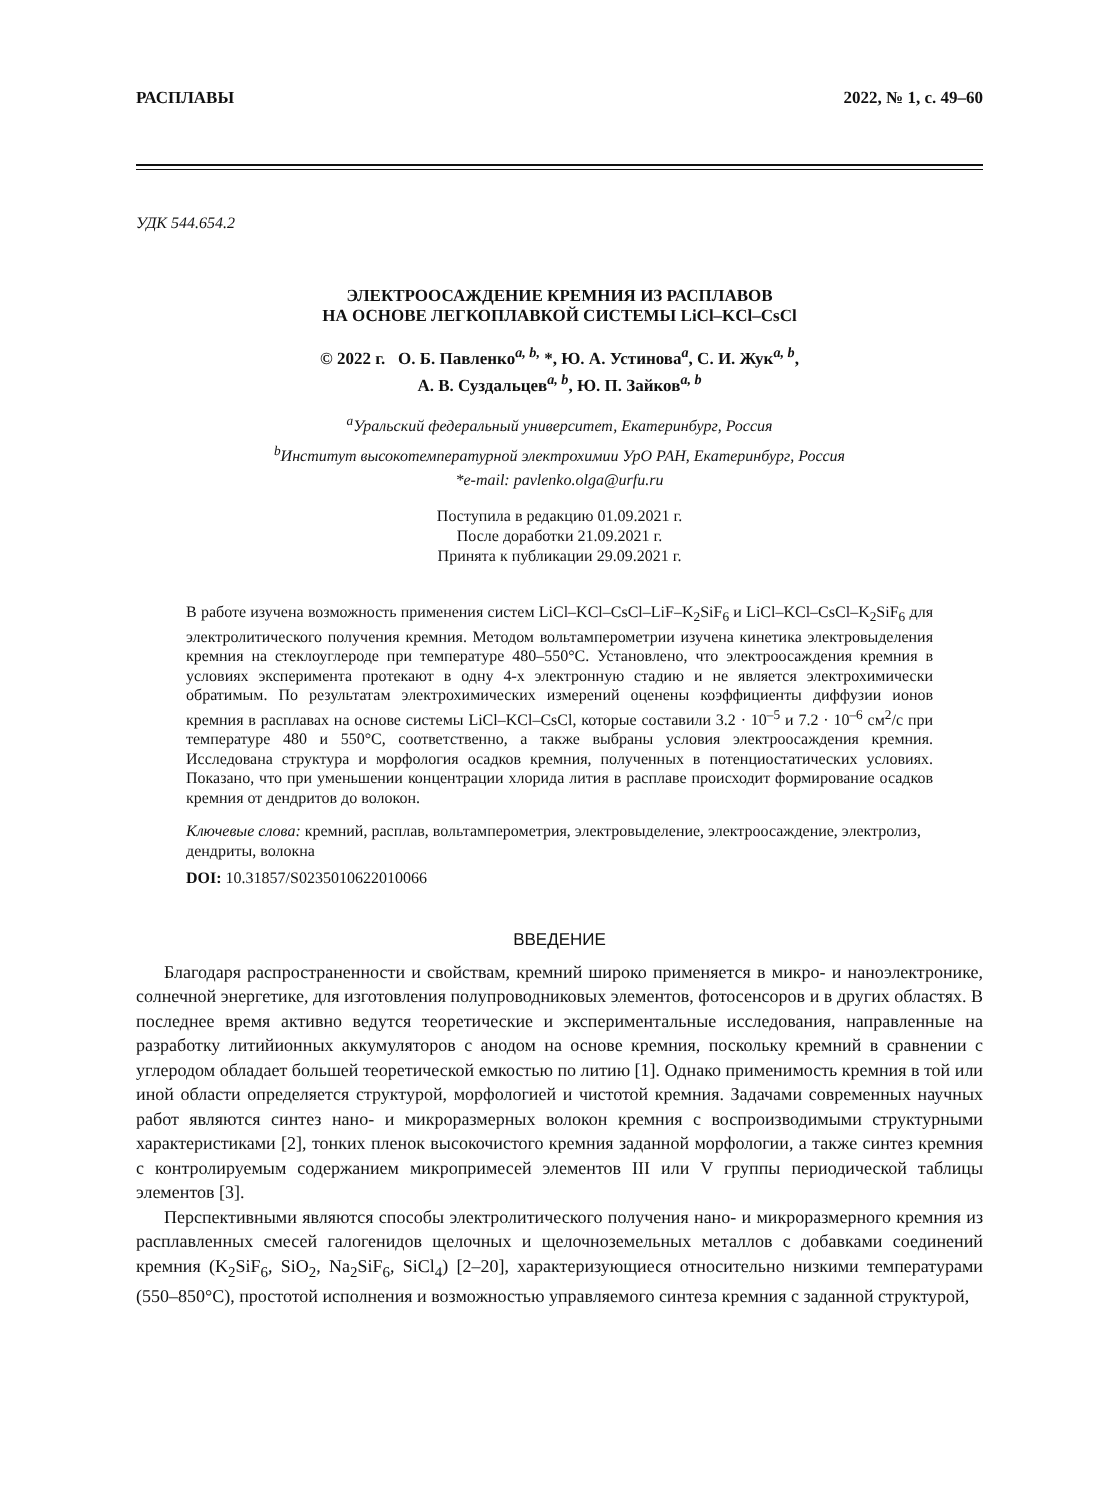РАСПЛАВЫ 2022, № 1, с. 49–60
УДК 544.654.2
ЭЛЕКТРООСАЖДЕНИЕ КРЕМНИЯ ИЗ РАСПЛАВОВ
НА ОСНОВЕ ЛЕГКОПЛАВКОЙ СИСТЕМЫ LiCl–KCl–CsCl
© 2022 г. О. Б. Павленко<sup>a, b,</sup> *, Ю. А. Устинова<sup>a</sup>, С. И. Жук<sup>a, b</sup>,
А. В. Суздальцев<sup>a, b</sup>, Ю. П. Зайков<sup>a, b</sup>
<sup>a</sup> Уральский федеральный университет, Екатеринбург, Россия
<sup>b</sup> Институт высокотемпературной электрохимии УрО РАН, Екатеринбург, Россия
*e-mail: pavlenko.olga@urfu.ru
Поступила в редакцию 01.09.2021 г.
После доработки 21.09.2021 г.
Принята к публикации 29.09.2021 г.
В работе изучена возможность применения систем LiCl–KCl–CsCl–LiF–K<sub>2</sub>SiF<sub>6</sub> и LiCl–KCl–CsCl–K<sub>2</sub>SiF<sub>6</sub> для электролитического получения кремния. Методом вольтамперометрии изучена кинетика электровыделения кремния на стеклоуглероде при температуре 480–550°C. Установлено, что электроосаждения кремния в условиях эксперимента протекают в одну 4-х электронную стадию и не является электрохимически обратимым. По результатам электрохимических измерений оценены коэффициенты диффузии ионов кремния в расплавах на основе системы LiCl–KCl–CsCl, которые составили 3.2 · 10<sup>–5</sup> и 7.2 · 10<sup>–6</sup> см<sup>2</sup>/с при температуре 480 и 550°C, соответственно, а также выбраны условия электроосаждения кремния. Исследована структура и морфология осадков кремния, полученных в потенциостатических условиях. Показано, что при уменьшении концентрации хлорида лития в расплаве происходит формирование осадков кремния от дендритов до волокон.
Ключевые слова: кремний, расплав, вольтамперометрия, электровыделение, электроосаждение, электролиз, дендриты, волокна
DOI: 10.31857/S0235010622010066
ВВЕДЕНИЕ
Благодаря распространенности и свойствам, кремний широко применяется в микро- и наноэлектронике, солнечной энергетике, для изготовления полупроводниковых элементов, фотосенсоров и в других областях. В последнее время активно ведутся теоретические и экспериментальные исследования, направленные на разработку литийионных аккумуляторов с анодом на основе кремния, поскольку кремний в сравнении с углеродом обладает большей теоретической емкостью по литию [1]. Однако применимость кремния в той или иной области определяется структурой, морфологией и чистотой кремния. Задачами современных научных работ являются синтез нано- и микроразмерных волокон кремния с воспроизводимыми структурными характеристиками [2], тонких пленок высокочистого кремния заданной морфологии, а также синтез кремния с контролируемым содержанием микропримесей элементов III или V группы периодической таблицы элементов [3].
Перспективными являются способы электролитического получения нано- и микроразмерного кремния из расплавленных смесей галогенидов щелочных и щелочноземельных металлов с добавками соединений кремния (K<sub>2</sub>SiF<sub>6</sub>, SiO<sub>2</sub>, Na<sub>2</sub>SiF<sub>6</sub>, SiCl<sub>4</sub>) [2–20], характеризующиеся относительно низкими температурами (550–850°C), простотой исполнения и возможностью управляемого синтеза кремния с заданной структурой,